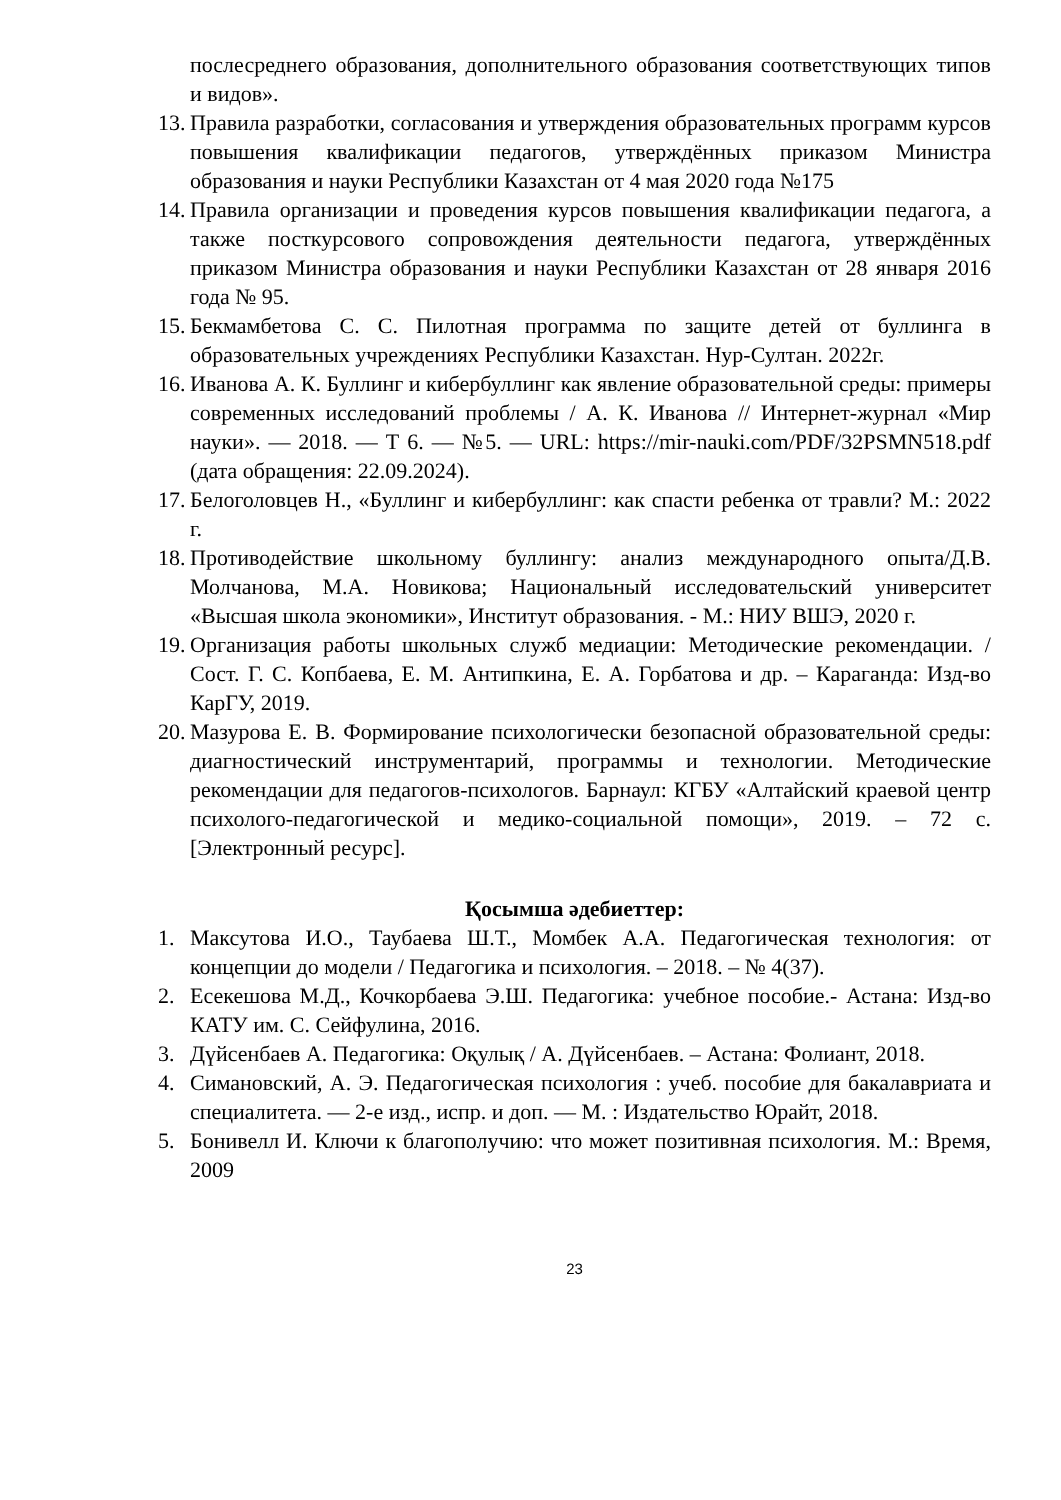послесреднего образования, дополнительного образования соответствующих типов и видов».
13. Правила разработки, согласования и утверждения образовательных программ курсов повышения квалификации педагогов, утверждённых приказом Министра образования и науки Республики Казахстан от 4 мая 2020 года №175
14. Правила организации и проведения курсов повышения квалификации педагога, а также посткурсового сопровождения деятельности педагога, утверждённых приказом Министра образования и науки Республики Казахстан от 28 января 2016 года № 95.
15. Бекмамбетова С. С. Пилотная программа по защите детей от буллинга в образовательных учреждениях Республики Казахстан. Нур-Султан. 2022г.
16. Иванова А. К. Буллинг и кибербуллинг как явление образовательной среды: примеры современных исследований проблемы / А. К. Иванова // Интернет-журнал «Мир науки». — 2018. — Т 6. — №5. — URL: https://mir-nauki.com/PDF/32PSMN518.pdf (дата обращения: 22.09.2024).
17. Белоголовцев Н., «Буллинг и кибербуллинг: как спасти ребенка от травли? М.: 2022 г.
18. Противодействие школьному буллингу: анализ международного опыта/Д.В. Молчанова, М.А. Новикова; Национальный исследовательский университет «Высшая школа экономики», Институт образования. - М.: НИУ ВШЭ, 2020 г.
19. Организация работы школьных служб медиации: Методические рекомендации. /Сост. Г. С. Копбаева, Е. М. Антипкина, Е. А. Горбатова и др. – Караганда: Изд-во КарГУ, 2019.
20. Мазурова Е. В. Формирование психологически безопасной образовательной среды: диагностический инструментарий, программы и технологии. Методические рекомендации для педагогов-психологов. Барнаул: КГБУ «Алтайский краевой центр психолого-педагогической и медико-социальной помощи», 2019. – 72 с. [Электронный ресурс].
Қосымша әдебиеттер:
1. Максутова И.О., Таубаева Ш.Т., Момбек А.А. Педагогическая технология: от концепции до модели / Педагогика и психология. – 2018. – № 4(37).
2. Есекешова М.Д., Кочкорбаева Э.Ш. Педагогика: учебное пособие.- Астана: Изд-во КАТУ им. С. Сейфулина, 2016.
3. Дүйсенбаев А. Педагогика: Оқулық / А. Дүйсенбаев. – Астана: Фолиант, 2018.
4. Симановский, А. Э. Педагогическая психология : учеб. пособие для бакалавриата и специалитета. — 2-е изд., испр. и доп. — М. : Издательство Юрайт, 2018.
5. Бонивелл И. Ключи к благополучию: что может позитивная психология. М.: Время, 2009
23